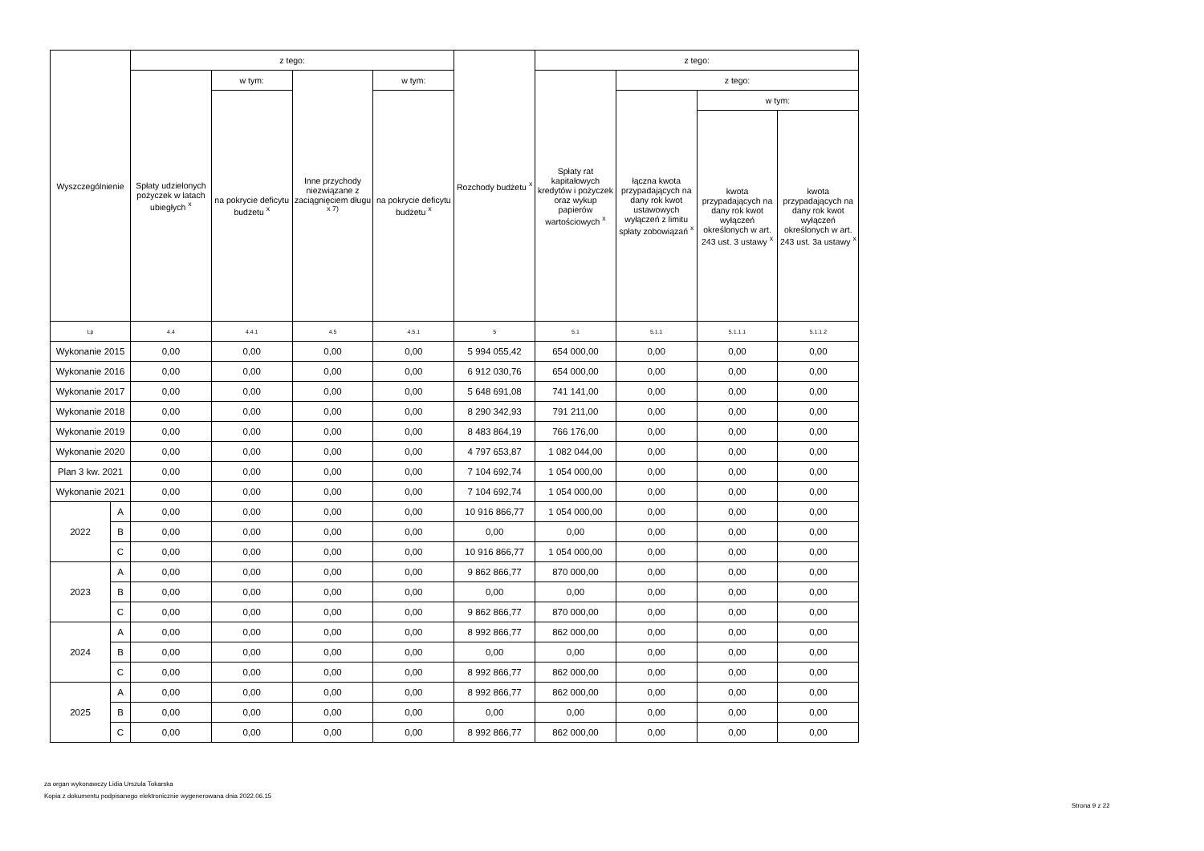| Wyszczególnienie | | z tego: | | | | Rozchody budżetu <sup>x</sup> | z tego: | | | |
| --- | --- | --- | --- | --- | --- | --- | --- | --- | --- | --- |
| | | Spłaty udzielonych pożyczek w latach ubiegłych <sup>x</sup> | w tym: | Inne przychody niezwiązane z zaciągnięciem długu <sup>x 7)</sup> | w tym: | | Spłaty rat kapitałowych kredytów i pożyczek oraz wykup papierów wartościowych <sup>x</sup> | z tego: | | |
| | | | na pokrycie deficytu budżetu <sup>x</sup> | | na pokrycie deficytu budżetu <sup>x</sup> | | | łączna kwota przypadających na dany rok kwot ustawowych wyłączeń z limitu spłaty zobowiązań <sup>x</sup> | w tym: | |
| | | | | | | | | | kwota przypadających na dany rok kwot wyłączeń określonych w art. 243 ust. 3 ustawy <sup>x</sup> | kwota przypadających na dany rok kwot wyłączeń określonych w art. 243 ust. 3a ustawy <sup>x</sup> |
| Lp | | 4.4 | 4.4.1 | 4.5 | 4.5.1 | 5 | 5.1 | 5.1.1 | 5.1.1.1 | 5.1.1.2 |
| Wykonanie 2015 | | 0,00 | 0,00 | 0,00 | 0,00 | 5 994 055,42 | 654 000,00 | 0,00 | 0,00 | 0,00 |
| Wykonanie 2016 | | 0,00 | 0,00 | 0,00 | 0,00 | 6 912 030,76 | 654 000,00 | 0,00 | 0,00 | 0,00 |
| Wykonanie 2017 | | 0,00 | 0,00 | 0,00 | 0,00 | 5 648 691,08 | 741 141,00 | 0,00 | 0,00 | 0,00 |
| Wykonanie 2018 | | 0,00 | 0,00 | 0,00 | 0,00 | 8 290 342,93 | 791 211,00 | 0,00 | 0,00 | 0,00 |
| Wykonanie 2019 | | 0,00 | 0,00 | 0,00 | 0,00 | 8 483 864,19 | 766 176,00 | 0,00 | 0,00 | 0,00 |
| Wykonanie 2020 | | 0,00 | 0,00 | 0,00 | 0,00 | 4 797 653,87 | 1 082 044,00 | 0,00 | 0,00 | 0,00 |
| Plan 3 kw. 2021 | | 0,00 | 0,00 | 0,00 | 0,00 | 7 104 692,74 | 1 054 000,00 | 0,00 | 0,00 | 0,00 |
| Wykonanie 2021 | | 0,00 | 0,00 | 0,00 | 0,00 | 7 104 692,74 | 1 054 000,00 | 0,00 | 0,00 | 0,00 |
| 2022 | A | 0,00 | 0,00 | 0,00 | 0,00 | 10 916 866,77 | 1 054 000,00 | 0,00 | 0,00 | 0,00 |
| | B | 0,00 | 0,00 | 0,00 | 0,00 | 0,00 | 0,00 | 0,00 | 0,00 | 0,00 |
| | C | 0,00 | 0,00 | 0,00 | 0,00 | 10 916 866,77 | 1 054 000,00 | 0,00 | 0,00 | 0,00 |
| 2023 | A | 0,00 | 0,00 | 0,00 | 0,00 | 9 862 866,77 | 870 000,00 | 0,00 | 0,00 | 0,00 |
| | B | 0,00 | 0,00 | 0,00 | 0,00 | 0,00 | 0,00 | 0,00 | 0,00 | 0,00 |
| | C | 0,00 | 0,00 | 0,00 | 0,00 | 9 862 866,77 | 870 000,00 | 0,00 | 0,00 | 0,00 |
| 2024 | A | 0,00 | 0,00 | 0,00 | 0,00 | 8 992 866,77 | 862 000,00 | 0,00 | 0,00 | 0,00 |
| | B | 0,00 | 0,00 | 0,00 | 0,00 | 0,00 | 0,00 | 0,00 | 0,00 | 0,00 |
| | C | 0,00 | 0,00 | 0,00 | 0,00 | 8 992 866,77 | 862 000,00 | 0,00 | 0,00 | 0,00 |
| 2025 | A | 0,00 | 0,00 | 0,00 | 0,00 | 8 992 866,77 | 862 000,00 | 0,00 | 0,00 | 0,00 |
| | B | 0,00 | 0,00 | 0,00 | 0,00 | 0,00 | 0,00 | 0,00 | 0,00 | 0,00 |
| | C | 0,00 | 0,00 | 0,00 | 0,00 | 8 992 866,77 | 862 000,00 | 0,00 | 0,00 | 0,00 |
za organ wykonawczy Lidia Urszula Tokarska
Kopia z dokumentu podpisanego elektronicznie wygenerowana dnia 2022.06.15
Strona 9 z 22